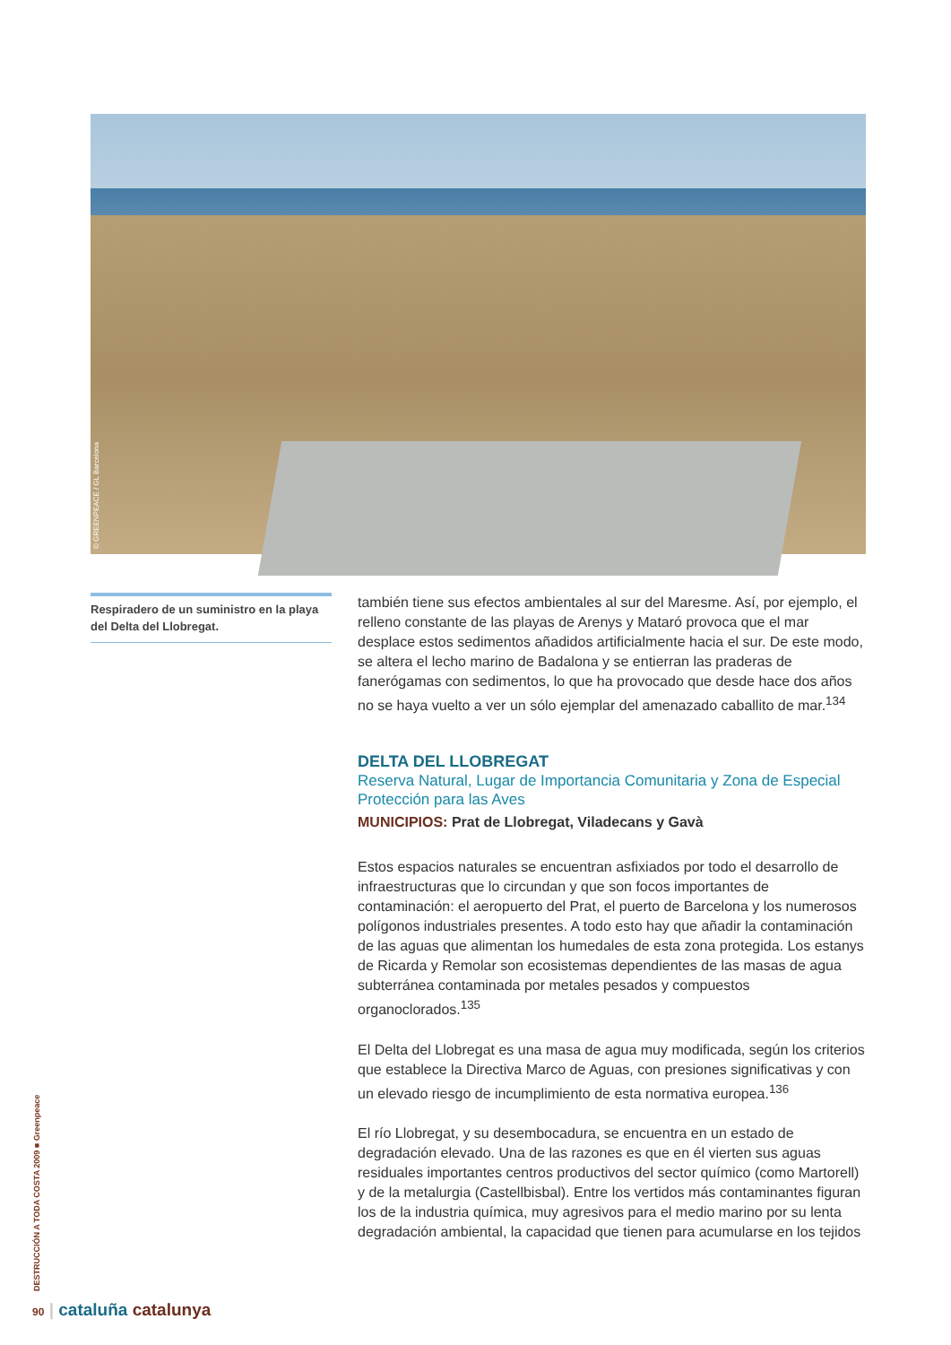© GREENPEACE / GL Barcelona
Respiradero de un suministro en la playa del Delta del Llobregat.
también tiene sus efectos ambientales al sur del Maresme. Así, por ejemplo, el relleno constante de las playas de Arenys y Mataró provoca que el mar desplace estos sedimentos añadidos artificialmente hacia el sur. De este modo, se altera el lecho marino de Badalona y se entierran las praderas de fanerógamas con sedimentos, lo que ha provocado que desde hace dos años no se haya vuelto a ver un sólo ejemplar del amenazado caballito de mar.<sup>134</sup>
DELTA DEL LLOBREGAT
Reserva Natural, Lugar de Importancia Comunitaria y Zona de Especial Protección para las Aves
MUNICIPIOS: Prat de Llobregat, Viladecans y Gavà
Estos espacios naturales se encuentran asfixiados por todo el desarrollo de infraestructuras que lo circundan y que son focos importantes de contaminación: el aeropuerto del Prat, el puerto de Barcelona y los numerosos polígonos industriales presentes. A todo esto hay que añadir la contaminación de las aguas que alimentan los humedales de esta zona protegida. Los estanys de Ricarda y Remolar son ecosistemas dependientes de las masas de agua subterránea contaminada por metales pesados y compuestos organoclorados.<sup>135</sup>
El Delta del Llobregat es una masa de agua muy modificada, según los criterios que establece la Directiva Marco de Aguas, con presiones significativas y con un elevado riesgo de incumplimiento de esta normativa europea.<sup>136</sup>
El río Llobregat, y su desembocadura, se encuentra en un estado de degradación elevado. Una de las razones es que en él vierten sus aguas residuales importantes centros productivos del sector químico (como Martorell) y de la metalurgia (Castellbisbal). Entre los vertidos más contaminantes figuran los de la industria química, muy agresivos para el medio marino por su lenta degradación ambiental, la capacidad que tienen para acumularse en los tejidos
DESTRUCCIÓN A TODA COSTA 2009 ■ Greenpeace
90 | cataluña catalunya